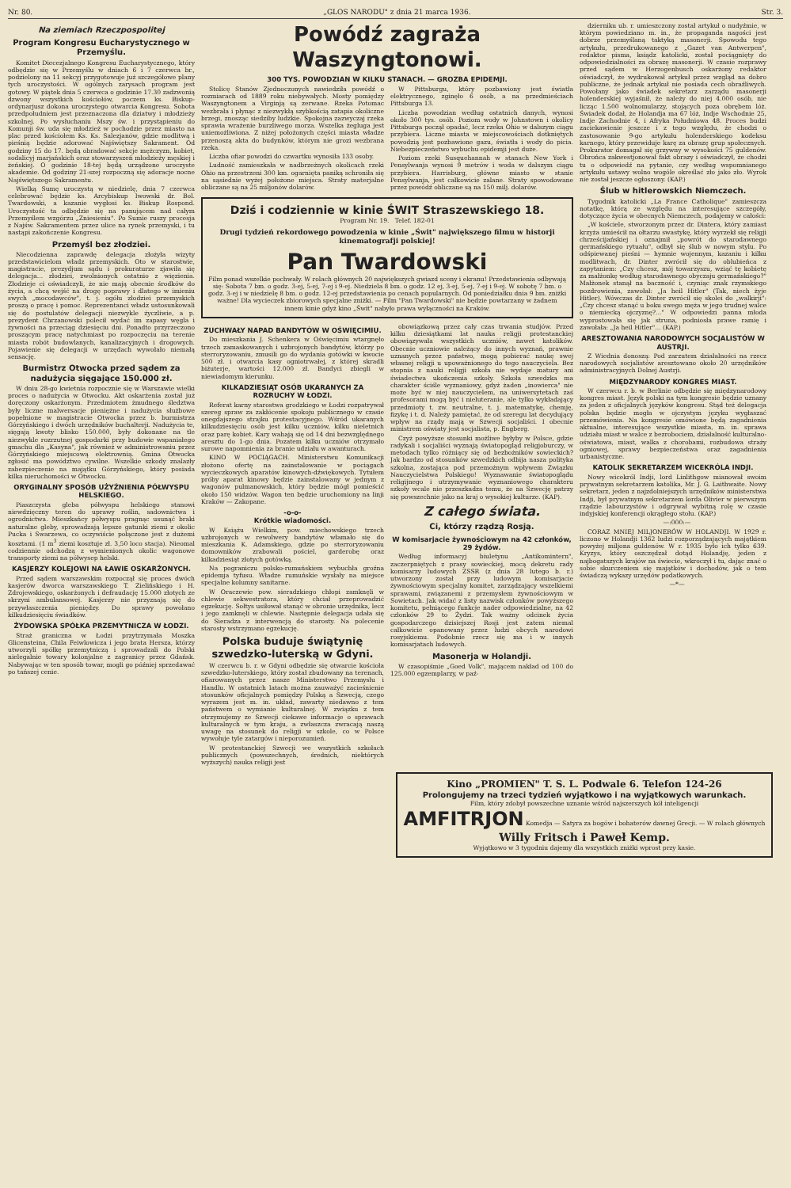Nr. 80. „GLOS NARODU" z dnia 21 marca 1936. Str. 3.
Na ziemiach Rzeczpospolitej
Program Kongresu Eucharystycznego w Przemyślu.
Komitet Diecezjalnego Kongresu Eucharystycznego, który odbędzie się w Przemyślu w dniach 6 i 7 czerwca br., podzielony na 11 sekcyj przygotowuje już szczegółowe plany tych uroczystości. W ogólnych zarysach program jest gotowy. W piątek dnia 5 czerwca o godzinie 17.30 zadzwonią dzwony wszystkich kościołów, poczem ks. Biskup-ordynarjusz dokona uroczystego otwarcia Kongresu. Sobota przedpołudniem jest przeznaczona dla dziatwy i młodzieży szkolnej. Po wysłuchaniu Mszy św. i przystąpieniu do Komunji św. uda się młodzież w pochodzie przez miasto na plac przed kościołem Ks. Ks. Salezjanów, gdzie modlitwą i pieśnią będzie adorować Najświętszy Sakrament. Od godziny 15 do 17. będą obradować sekcje mężczyzn, kobiet, sodalicyj marjańskich oraz stowarzyszeń młodzieży męskiej i żeńskiej. O godzinie 18-tej będą urządzone uroczyste akademie. Od godziny 21-szej rozpoczną się adoracje nocne Najświętszego Sakramentu.
Wielką Sumę uroczystą w niedzielę, dnia 7 czerwca celebrować będzie ks. Arcybiskup lwowski dr. Bol. Twardowski, a kazanie wygłosi ks. Biskup Rospond. Uroczystość ta odbędzie się na panującem nad całym Przemyślem wzgórzu „Zniesieniu". Po Sumie ruszy procesja z Najśw. Sakramentem przez ulice na rynek przemyski, i tu nastąpi zakończenie Kongresu.
Przemyśl bez złodziei.
Niecodzienna zaprawdę delegacja złożyła wizyty przedstawicielom władz przemyskich. Oto w starostwie, magistracie, prezydjum sądu i prokuraturze zjawiła się delegacja... złodziei, zwolnionych ostatnio z więzienia. Złodzieje ci oświadczyli, że nie mają obecnie środków do życia, a chcą wejść na drogę poprawy i dlatego w imieniu swych „mocodawców", t. j. ogółu złodziei przemyskich proszą o pracę i pomoc. Reprezentanci władz ustosunkowali się do postulatów delegacji niezwykle życzliwie, a p. prezydent Chrzanowski polecił wydać im zapasy węgla i żywności na przeciąg dziesięciu dni. Ponadto przyrzeczono proszącym pracę natychmiast po rozpoczęciu na terenie miasta robót budowlanych, kanalizacyjnych i drogowych. Pojawienie się delegacji w urzędach wywołało niemałą sensację.
Burmistrz Otwocka przed sądem za nadużycia sięgające 150.000 zł.
W dniu 28-go kwietnia rozpocznie się w Warszawie wielki proces o nadużycia w Otwocku. Akt oskarżenia został już doręczony oskarżonym. Przedmiotem żmudnego śledztwa były liczne malwersacje pieniężne i nadużycia służbowe popełnione w magistracie Otwocka przez b. burmistrza Górzyńskiego i dwóch urzędników buchalterji. Nadużycia te, sięgają kwoty blisko 150.000, były dokonane na tle niezwykle rozrzutnej gospodarki przy budowie wspaniałego gmachu dla „Kasyna", jak również w administrowaniu przez Górzyńskiego miejscową elektrownią. Gmina Otwocka zgłosić ma powództwo cywilne. Wszelkie szkody znalazły zabezpieczenie na majątku Górzyńskiego, który posiada kilka nieruchomości w Otwocku.
ORYGINALNY SPOSÓB UŻYŹNIENIA PÓŁWYSPU HELSKIEGO.
Piaszczysta gleba półwyspu helskiego stanowi niewdzięczny teren do uprawy roślin, sadownictwa i ogrodnictwa. Mieszkańcy półwyspu pragnąc usunąć braki naturalne gleby, sprowadzają lepsze gatunki ziemi z okolic Pucka i Swarzewa, co oczywiście połączone jest z dużemi kosztami. (1 m<sup>3</sup> ziemi kosztuje zł. 3,50 loco stacja). Nieomal codziennie odchodzą z wymienionych okolic wagonowe transporty ziemi na półwysep helski.
KASJERZY KOLEJOWI NA ŁAWIE OSKARŻONYCH.
Przed sądem warszawskim rozpoczął się proces dwóch kasjerów dworca warszawskiego T. Zielińskiego i H. Zdrojewskiego, oskarżonych i defraudację 15.000 złotych ze skrzyni ambulansowej. Kasjerzy nie przyznają się do przywłaszczenia pieniędzy. Do sprawy powołano kilkudziesięciu świadków.
ŻYDOWSKA SPÓŁKA PRZEMYTNICZA W ŁODZI.
Straż graniczna w Łodzi przytrzymała Moszka Glicensteina, Chila Feiwlowicza i jego brata Hersza, którzy utworzyli spółkę przemytniczą i sprowadzali do Polski nielegalnie towary kolonjalne z zagranicy przez Gdańsk. Nabywając w ten sposób towar, mogli go później sprzedawać po tańszej cenie.
Powódź zagraża Waszyngtonowi.
300 TYS. POWODZIAN W KILKU STANACH. — GROZBA EPIDEMJI.
Stolicę Stanów Zjednoczonych nawiedziła powódź o rozmiarach od 1889 roku niebywałych. Mosty pomiędzy Waszyngtonem a Virginją są zerwane. Rzeka Potomac wezbrała i płynąc z niezwykłą szybkością zatapia okoliczne brzegi, znosząc siedziby ludzkie. Spokojna zazwyczaj rzeka sprawia wrażenie burzliwego morza. Wszelka żegluga jest uniemożliwiona. Z niżej położonych części miasta władze przenoszą akta do budynków, którym nie grozi wezbrana rzeka.
Liczba ofiar powodzi do czwartku wynosiła 133 osoby.
Ludność zamieszkała w nadbrzeżnych okolicach rzeki Ohio na przestrzeni 300 km. ogarnięta paniką schroniła się na sąsiednie wyżej położone miejsca. Straty materjalne obliczane są na 25 miljonów dolarów.
W Pittsburgu, który pozbawiony jest światła elektrycznego, zginęło 6 osób, a na przedmieściach Pittsburga 13.
Liczba powodzian według ostatnich danych, wynosi około 300 tys. osób. Poziom wody w Johnstown i okolicy Pittsburga począł opadać, lecz rzeka Ohio w dalszym ciągu przybiera. Liczne miasta w miejscowościach dotkniętych powodzią jest pozbawione gazu, światła i wody do picia. Niebezpieczeństwo wybuchu epidemji jest duże.
Poziom rzeki Susquehannah w stanach New York i Pensylwanja wynosi 9 metrów i woda w dalszym ciągu przybiera. Harrisburg, główne miasto w stanie Pensylwanja, jest całkowicie zalane. Straty spowodowane przez powódź obliczane są na 150 milj. dolarów.
Dziś i codziennie w kinie ŚWIT Straszewskiego 18.
Program Nr. 19. Telef. 182-01
Drugi tydzień rekordowego powodzenia w kinie „Świt" największego filmu w historji kinematografji polskiej!
Pan Twardowski
Film ponad wszelkie pochwały. W rolach głównych 20 największych gwiazd sceny i ekranu! Przedstawienia odbywają się: Sobota 7 bm. o godz. 3-ej, 5-ej, 7-ej i 9-ej. Niedziela 8 bm. o godz. 12 ej, 3-ej, 5-ej, 7-ej i 9-ej. W sobotę 7 bm. o godz. 3-ej i w niedzielę 8 bm. o godz. 12-ej przedstawienia po cenach popularnych. Od poniedziałku dnia 9 bm. zniżki ważne! Dla wycieczek zbiorowych specjalne zniżki. — Film "Pan Twardowski" nie będzie powtarzany w żadnem innem kinie gdyż kino „Świt" nabyło prawa wyłączności na Kraków.
ZUCHWAŁY NAPAD BANDYTÓW W OŚWIĘCIMIU.
Do mieszkania J. Schenkera w Oświęcimiu wtargnęło trzech zamaskowanych i uzbrojonych bandytów, którzy po sterroryzowaniu, zmusili go do wydania gotówki w kwocie 500 zł. i otwarcia kasy ogniotrwałej, z której skradli biżuterje, wartości 12.000 zł. Bandyci zbiegli w niewiadomym kierunku.
KILKADZIESIĄT OSÓB UKARANYCH ZA ROZRUCHY W ŁODZI.
Referat karny starostwa grodzkiego w Łodzi rozpatrywał szereg spraw za zakłócenie spokoju publicznego w czasie onegdajszego strajku protestacyjnego. Wśród ukaranych kilkudziesięciu osób jest kilku uczniów, kilku nieletnich oraz parę kobiet. Kary wahają się od 14 dni bezwzględnego aresztu do 1-go dnia. Pozatem kilku uczniów otrzymało surowe napomnienia za branie udziału w awanturach.
KINO W POCIĄGACH. Ministerstwu Komunikacji złożono ofertę na zainstalowanie w pociągach wycieczkowych aparatów kinowych-dźwiękowych. Tytułem próby aparat kinowy będzie zainstalowany w jednym z wagonów pulmanowskich, który będzie mógł pomieścić około 150 widzów. Wagon ten będzie uruchomiony na linji Kraków — Zakopane.
-o-o-
Krótkie wiadomości.
W Książu Wielkim, pow. miechowskiego trzech uzbrojonych w rewolwery bandytów włamało się do mieszkania K. Adamskiego, gdzie po sterroryzowaniu domowników zrabowali pościel, garderobę oraz kilkadziesiąt złotych gotówką.
Na pograniczu polsko-rumuńskiem wybuchła groźna epidemja tyfusu. Władze rumuńskie wysłały na miejsce specjalne kolumny sanitarne.
W Oraczewie pow. sieradzkiego chłopi zamknęli w chlewie sekwestratora, który chciał przeprowadzić egzekucję. Sołtys usiłował stanąć w obronie urzędnika, lecz i jego zamknęli w chlewie. Następnie delegacja udała się do Sieradza z interwencją do starosty. Na polecenie starosty wstrzymano egzekucję.
Polska buduje świątynię szwedzko-luterską w Gdyni.
W czerwcu b. r. w Gdyni odbędzie się otwarcie kościoła szwedzko-luterskiego, który został zbudowany na terenach, ofiarowanych przez nasze Ministerstwo Przemysłu i Handlu. W ostatnich latach można zauważyć zacieśnienie stosunków oficjalnych pomiędzy Polską a Szwecją, czego wyrazem jest m. in. układ, zawarty niedawno z tem państwem o wymianie kulturalnej. W związku z tem otrzymujemy ze Szwecji ciekawe informacje o sprawach kulturalnych w tym kraju, a zwłaszcza zwracają naszą uwagę na stosunek do religji w szkole, co w Polsce wywołuje tyle zatargów i nieporozumień.
W protestanckiej Szwecji we wszystkich szkołach publicznych (powszechnych, średnich, niektórych wyższych) nauka religji jest
obowiązkową przez cały czas trwania studjów. Przed kilku dziesiątkami lat nauka religji protestanckiej obowiązywała wszystkich uczniów, nawet katolików. Obecnie uczniowie należący do innych wyznań, prawnie uznanych przez państwo, mogą pobierać naukę swej własnej religji u upoważnionego do tego nauczyciela. Bez stopnia z nauki religji szkoła nie wydaje matury ani świadectwa ukończenia szkoły. Szkoła szwedzka ma charakter ściśle wyznaniowy, gdyż żaden „inowierca" nie może być w niej nauczycielem, na uniwersytetach zaś profesorami mogą być i nieluteranie, ale tylko wykładający przedmioty t. zw. neutralne, t. j. matematykę, chemję, fizykę i t. d. Należy pamiętać, że od szeregu lat decydujący wpływ na rządy mają w Szwecji socjaliści. I obecnie ministrem oświaty jest socjalista, p. Engberg.
Czyż powyższe stosunki możliwe byłyby w Polsce, gdzie radykali i socjaliści wyznają światopogląd religjoburczy, w metodach tylko różniący się od bezbożników sowieckich? Jak bardzo od stosunków szwedzkich odbija nasza polityka szkolna, zostająca pod przemożnym wpływem Związku Nauczycielstwa Polskiego! Wyznawanie światopoglądu religijnego i utrzymywanie wyznaniowego charakteru szkoły wcale nie przeszkadza temu, że na Szwecję patrzy się powszechnie jako na kraj o wysokiej kulturze. (KAP).
Z całego świata.
Ci, którzy rządzą Rosją.
W komisarjacie żywnościowym na 42 członków, 29 żydów.
Według informacyj biuletynu „Antikomintern", zaczerpniętych z prasy sowieckiej, mocą dekretu rady komisarzy ludowych ZSSR (z dnia 28 lutego b. r.) utworzony został przy ludowym komisarjacie żywnościowym specjalny komitet, zarządzający wszelkiemi sprawami, związanemi z przemysłem żywnościowym w Sowietach. Jak widać z listy nazwisk członków powyższego komitetu, pełniącego funkcje nader odpowiedzialne, na 42 członków 29 to Żydzi. Tak ważny odcinek życia gospodarczego dzisiejszej Rosji jest zatem niemal całkowicie opanowany przez ludzi obcych narodowi rosyjskiemu. Podobnie rzecz się ma i w innych komisarjatach ludowych.
Masonerja w Holandji.
W czasopiśmie „Goed Volk", mającem nakład od 100 do 125.000 egzemplarzy, w paź-
dzierniku ub. r. umieszczony został artykuł o nudyźmie, w którym powiedziano m. in., że propaganda nagości jest dobrze przemyślaną taktyką masonerji. Spowodu tego artykułu, przedrukowanego z „Gazet van Antwerpen", redaktor pisma, ksiądz katolicki, został pociągnięty do odpowiedzialności za obrazę masonerji. W czasie rozprawy przed sądem w Herzogenbusch oskarżony redaktor oświadczył, że wydrukował artykuł przez wzgląd na dobro publiczne, że jednak artykuł nie posiada cech obraźliwych. Powołany jako świadek sekretarz zarządu masonerji holenderskiej wyjaśnił, że należy do niej 4.000 osób, nie licząc 1.500 wolnomularzy, stojących poza obrębem lóż. Świadek dodał, że Holandja ma 67 lóż, Indje Wschodnie 25, Indje Zachodnie 4, i Afryka Południowa 48. Proces budzi zaciekawienie jeszcze i z tego względu, że chodzi o zastosowanie 9-go artykułu holenderskiego kodeksu karnego, który przewiduje karę za obrazę grup społecznych. Prokurator domagał się grzywny w wysokości 75 guldenów. Obrońca zakwestjonował fakt obrazy i oświadczył, że chodzi tu o odpowiedź na pytanie, czy według wspomnianego artykułu ustawy wolno wogóle określać zło jako zło. Wyrok nie został jeszcze ogłoszony. (KAP.)
Ślub w hitlerowskich Niemczech.
Tygodnik katolicki „La France Catholique" zamieszcza notatkę, którą ze względu na interesujące szczegóły, dotyczące życia w obecnych Niemczech, podajemy w całości:
„W kościele, stworzonym przez dr. Dintera, który zamiast krzyża umieścił na ołtarzu swastykę, który wyrzekł się religji chrześcijańskiej i oznajmił „powrót do starodawnego germańskiego rytuału", odbył się ślub w nowym stylu. Po odśpiewanej pieśni — hymnie wojennym, kazaniu i kilku modlitwach, dr. Dinter zwrócił się do oblubieńca z zapytaniem: „Czy chcesz, mój towarzyszu, wziąć tę kobietę za małżonkę według starodawnego obyczaju germańskiego?" Małżonek stanął na baczność i, czyniąc znak rzymskiego pozdrowienia, zawołał: „Ja heil Hitler" (Tak, niech żyje Hitler). Wówczas dr. Dinter zwrócił się skolei do „walkirji": „Czy chcesz stanąć u boku swego męża w jego trudnej walce o niemiecką ojczyznę?..." W odpowiedzi panna młoda wyprostowała się jak struna, podniosła prawe ramię i zawołała: „Ja heil Hitler"... (KAP.)
ARESZTOWANIA NARODOWYCH SOCJALISTÓW W AUSTRJI.
Z Wiednia donoszą: Pod zarzutem działalności na rzecz narodowych socjalistów aresztowano około 20 urzędników administracyjnych Dolnej Austrji.
MIĘDZYNARODY KONGRES MIAST.
W czerwcu r. b. w Berlinie odbędzie się międzynarodowy kongres miast. Język polski na tym kongresie będzie uznany za jeden z oficjalnych języków kongresu. Stąd też delegacja polska będzie mogła w ojczystym języku wygłaszać przemówienia. Na kongresie omówione będą zagadnienia aktualne, interesujące wszystkie miasta, m. in. sprawa udziału miast w walce z bezrobociem, działalność kulturalno-oświatowa, miast, walka z chorobami, rozbudowa straży ogniowej, sprawy bezpieczeństwa oraz zagadnienia urbanistyczne.
KATOLIK SEKRETARZEM WICEKRÓLA INDJI.
Nowy wicekról Indji, lord Linlithgow mianował swoim prywatnym sekretarzem katolika, Mr. J. G. Laithwaite. Nowy sekretarz, jeden z najzdolniejszych urzędników ministerstwa Indji, był prywatnym sekretarzem lorda Olivier w pierwszym rządzie labourzystów i odgrywał wybitną rolę w czasie indyjskiej konferencji okrągłego stołu. (KAP.)
—:000:—
CORAZ MNIEJ MILJONERÓW W HOLANDJI. W 1929 r. liczono w Holandji 1362 ludzi rozporządzających majątkiem powyżej miljona guldenów. W r. 1935 było ich tylko 639. Kryzys, który oszczędzał dotąd Holandję, jeden z najbogatszych krajów na świecie, wkroczył i tu, dając znać o sobie skurczeniem się majątków i dochodów, jak o tem świadczą wykazy urzędów podatkowych.
—*—
Kino „PROMIEN" T. S. L. Podwale 6. Telefon 124-26
Prolongujemy na trzeci tydzień wyjątkowo i na wyjątkowych warunkach.
Film, który zdobył powszechne uznanie wśród najszerszych kół inteligencji
AMFITRJON Komedja — Satyra za bogów i bohaterów dawnej Grecji. — W rolach głównych Willy Fritsch i Paweł Kemp.
Wyjątkowo w 3 tygodniu dajemy dla wszystkich zniżki wprost przy kasie.